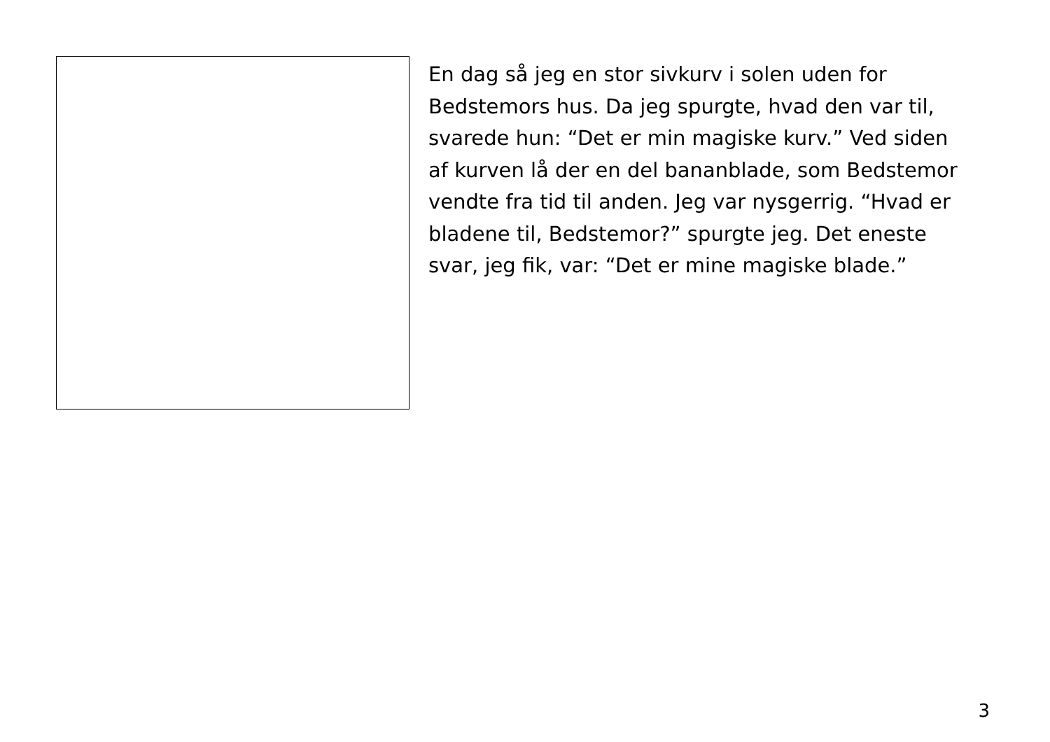En dag så jeg en stor sivkurv i solen uden for
Bedstemors hus. Da jeg spurgte, hvad den var til,
svarede hun: “Det er min magiske kurv.” Ved siden
af kurven lå der en del bananblade, som Bedstemor
vendte fra tid til anden. Jeg var nysgerrig. “Hvad er
bladene til, Bedstemor?” spurgte jeg. Det eneste
svar, jeg fik, var: “Det er mine magiske blade.”
3